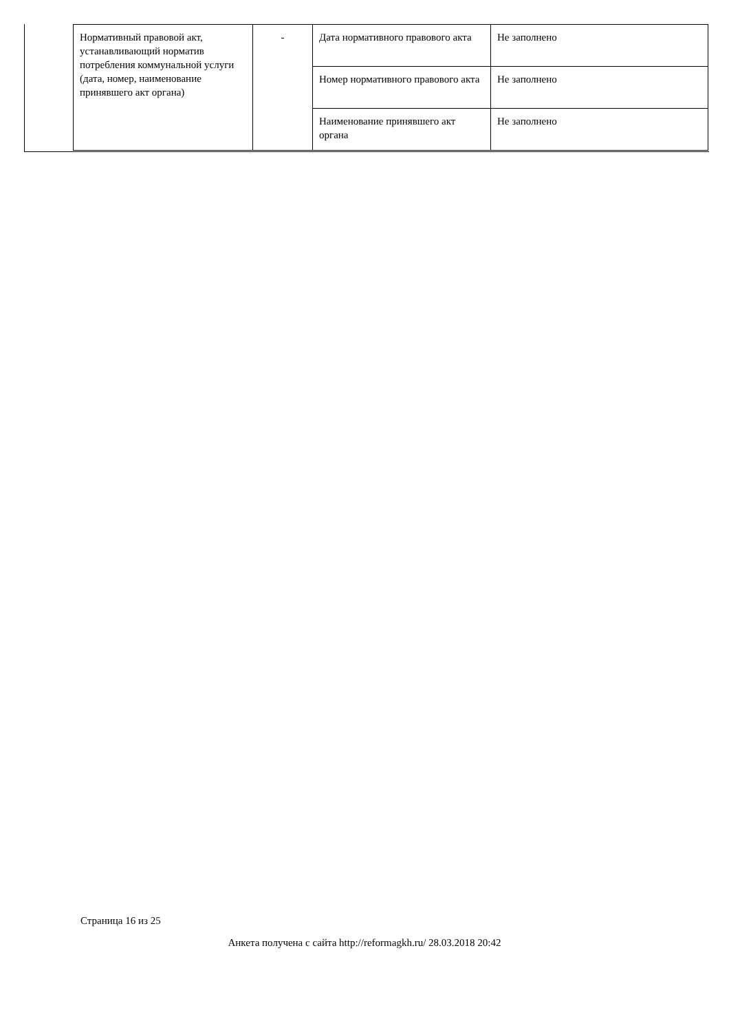| Нормативный правовой акт, устанавливающий норматив потребления коммунальной услуги (дата, номер, наименование принявшего акт органа) | - | Дата нормативного правового акта | Не заполнено |
| | | Номер нормативного правового акта | Не заполнено |
| | | Наименование принявшего акт органа | Не заполнено |
Страница 16 из 25
Анкета получена с сайта http://reformagkh.ru/ 28.03.2018 20:42